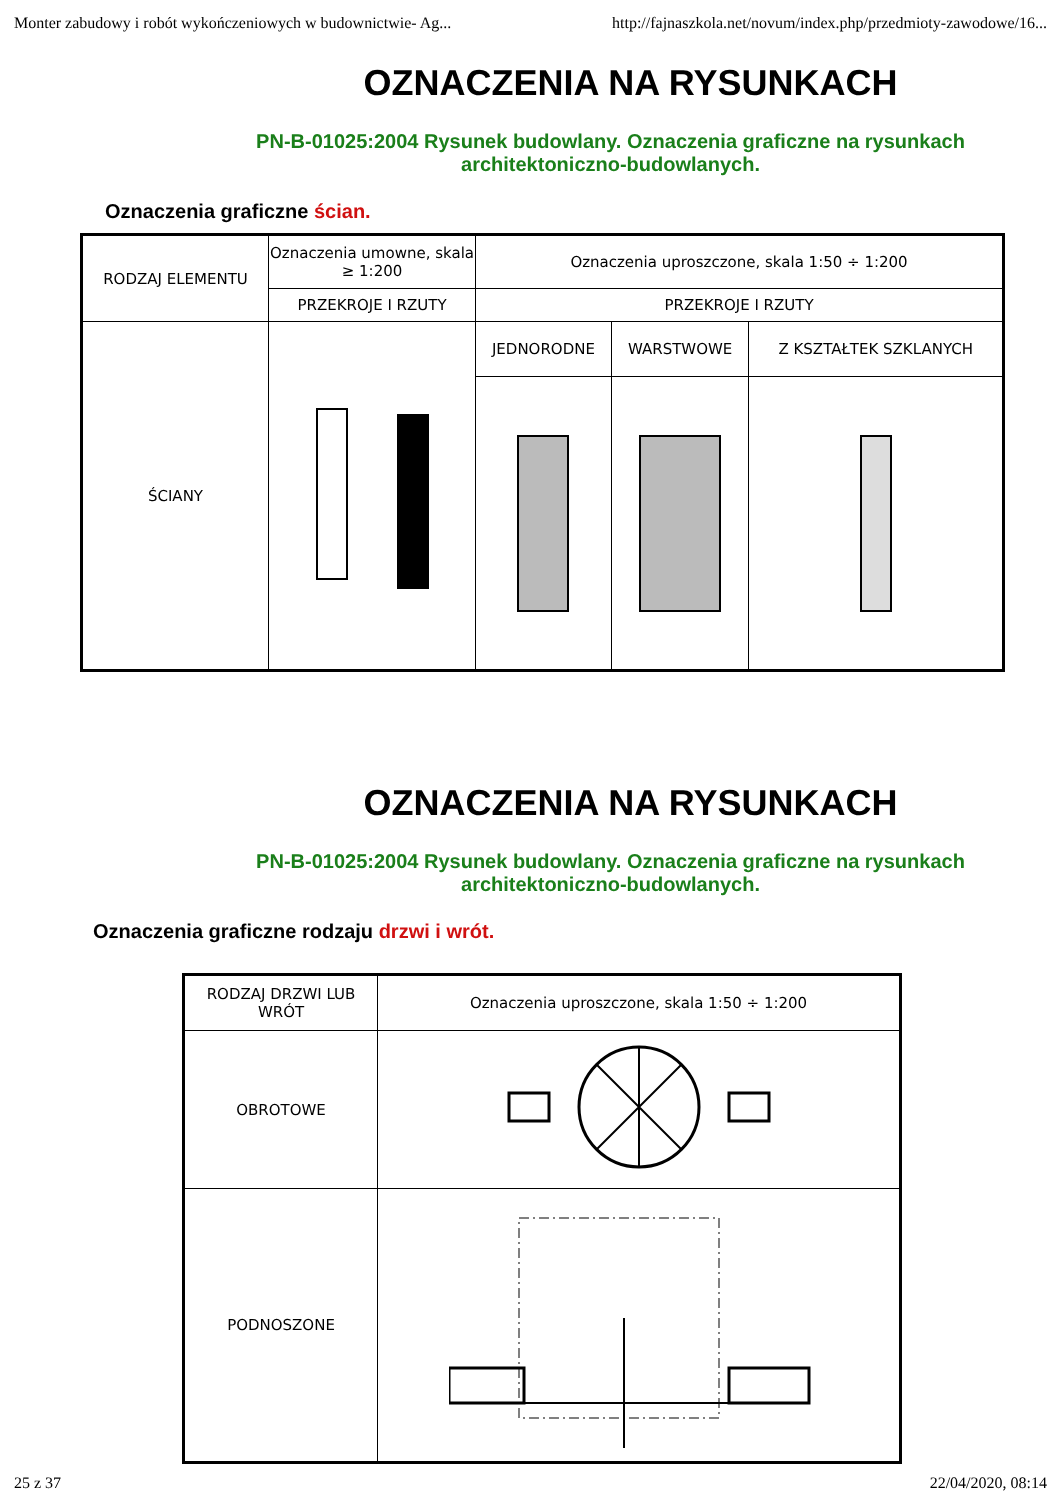Monter zabudowy i robót wykończeniowych w budownictwie- Ag... http://fajnaszkola.net/novum/index.php/przedmioty-zawodowe/16...
OZNACZENIA NA RYSUNKACH
PN-B-01025:2004 Rysunek budowlany. Oznaczenia graficzne na rysunkach architektoniczno-budowlanych.
Oznaczenia graficzne ścian.
| RODZAJ ELEMENTU | Oznaczenia umowne, skala ≥ 1:200 | Oznaczenia uproszczone, skala 1:50 ÷ 1:200 | | |
| --- | --- | --- | --- | --- |
| | PRZEKROJE I RZUTY | PRZEKROJE I RZUTY | | |
| ŚCIANY | | JEDNORODNE | WARSTWOWE | Z KSZTAŁTEK SZKLANYCH |
OZNACZENIA NA RYSUNKACH
PN-B-01025:2004 Rysunek budowlany. Oznaczenia graficzne na rysunkach architektoniczno-budowlanych.
Oznaczenia graficzne rodzaju drzwi i wrót.
| RODZAJ DRZWI LUB WRÓT | Oznaczenia uproszczone, skala 1:50 ÷ 1:200 |
| --- | --- |
| OBROTOWE | |
| PODNOSZONE | |
25 z 37 22/04/2020, 08:14